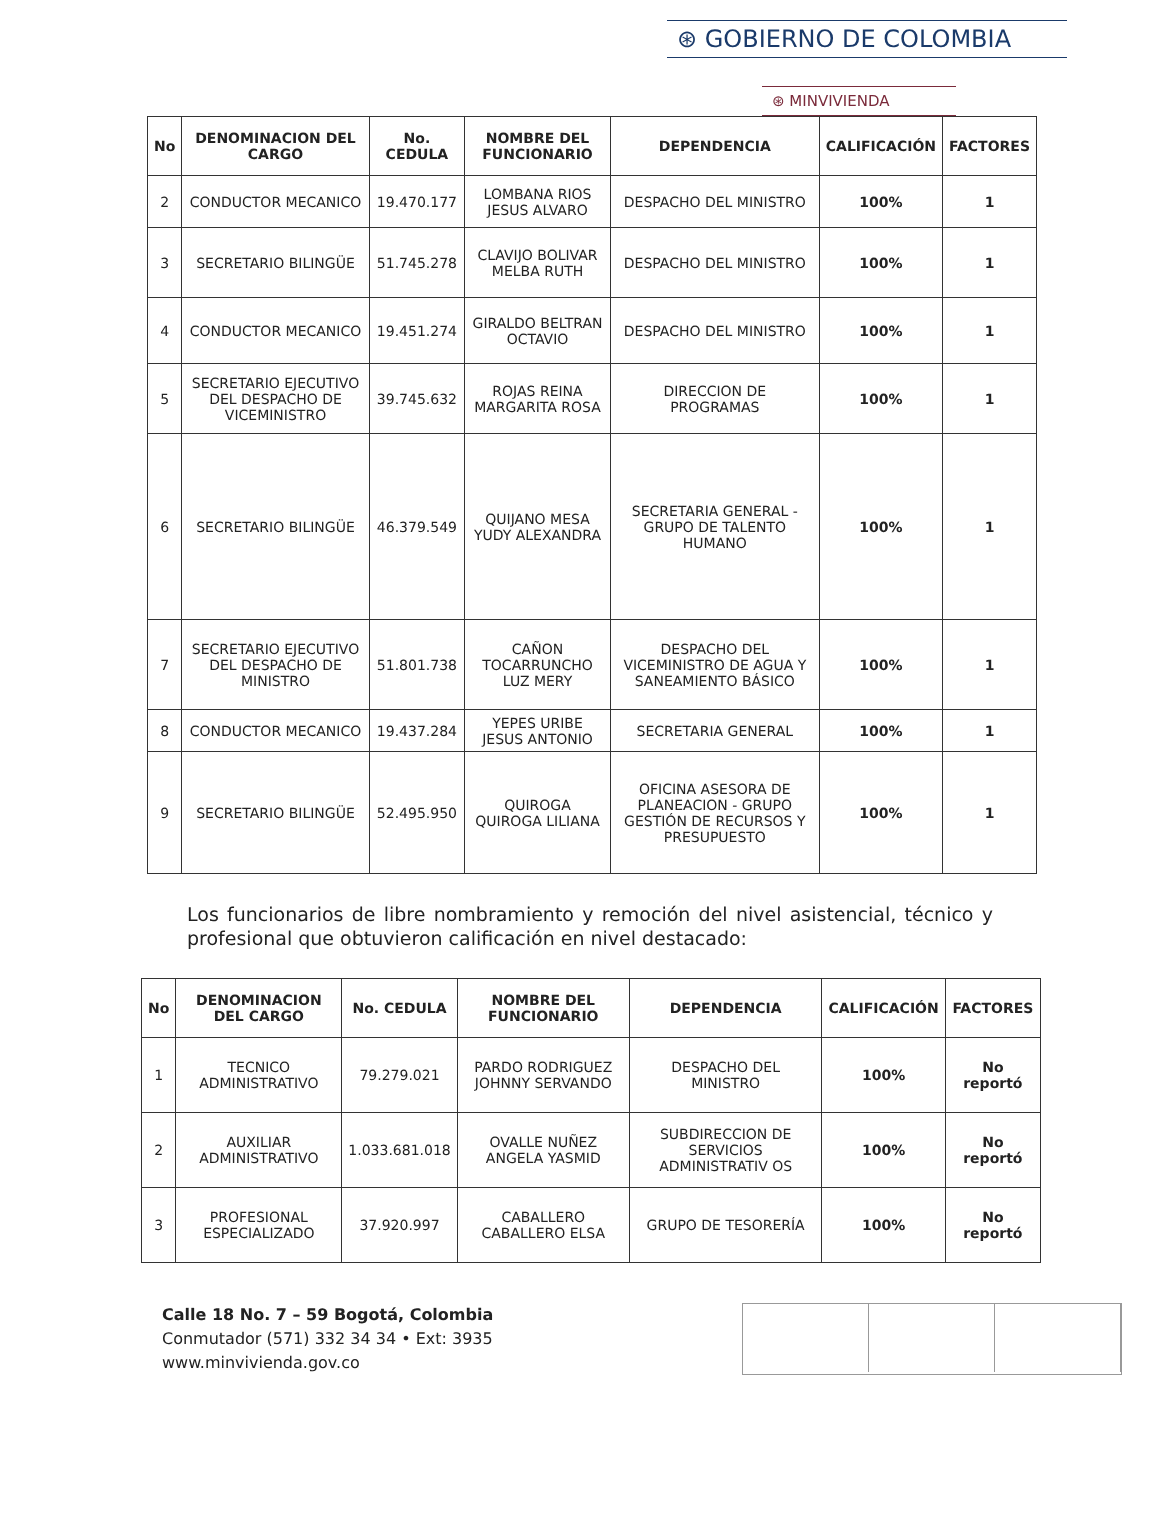⊛ GOBIERNO DE COLOMBIA
⊛ MINVIVIENDA
| No | DENOMINACION DEL CARGO | No. CEDULA | NOMBRE DEL FUNCIONARIO | DEPENDENCIA | CALIFICACIÓN | FACTORES |
| --- | --- | --- | --- | --- | --- | --- |
| 2 | CONDUCTOR MECANICO | 19.470.177 | LOMBANA RIOS JESUS ALVARO | DESPACHO DEL MINISTRO | 100% | 1 |
| 3 | SECRETARIO BILINGÜE | 51.745.278 | CLAVIJO BOLIVAR MELBA RUTH | DESPACHO DEL MINISTRO | 100% | 1 |
| 4 | CONDUCTOR MECANICO | 19.451.274 | GIRALDO BELTRAN OCTAVIO | DESPACHO DEL MINISTRO | 100% | 1 |
| 5 | SECRETARIO EJECUTIVO DEL DESPACHO DE VICEMINISTRO | 39.745.632 | ROJAS REINA MARGARITA ROSA | DIRECCION DE PROGRAMAS | 100% | 1 |
| 6 | SECRETARIO BILINGÜE | 46.379.549 | QUIJANO MESA YUDY ALEXANDRA | SECRETARIA GENERAL - GRUPO DE TALENTO HUMANO | 100% | 1 |
| 7 | SECRETARIO EJECUTIVO DEL DESPACHO DE MINISTRO | 51.801.738 | CAÑON TOCARRUNCHO LUZ MERY | DESPACHO DEL VICEMINISTRO DE AGUA Y SANEAMIENTO BÁSICO | 100% | 1 |
| 8 | CONDUCTOR MECANICO | 19.437.284 | YEPES URIBE JESUS ANTONIO | SECRETARIA GENERAL | 100% | 1 |
| 9 | SECRETARIO BILINGÜE | 52.495.950 | QUIROGA QUIROGA LILIANA | OFICINA ASESORA DE PLANEACION - GRUPO GESTIÓN DE RECURSOS Y PRESUPUESTO | 100% | 1 |
Los funcionarios de libre nombramiento y remoción del nivel asistencial, técnico y profesional que obtuvieron calificación en nivel destacado:
| No | DENOMINACION DEL CARGO | No. CEDULA | NOMBRE DEL FUNCIONARIO | DEPENDENCIA | CALIFICACIÓN | FACTORES |
| --- | --- | --- | --- | --- | --- | --- |
| 1 | TECNICO ADMINISTRATIVO | 79.279.021 | PARDO RODRIGUEZ JOHNNY SERVANDO | DESPACHO DEL MINISTRO | 100% | No reportó |
| 2 | AUXILIAR ADMINISTRATIVO | 1.033.681.018 | OVALLE NUÑEZ ANGELA YASMID | SUBDIRECCION DE SERVICIOS ADMINISTRATIV OS | 100% | No reportó |
| 3 | PROFESIONAL ESPECIALIZADO | 37.920.997 | CABALLERO CABALLERO ELSA | GRUPO DE TESORERÍA | 100% | No reportó |
Calle 18 No. 7 – 59 Bogotá, Colombia
Conmutador (571) 332 34 34 • Ext: 3935
www.minvivienda.gov.co